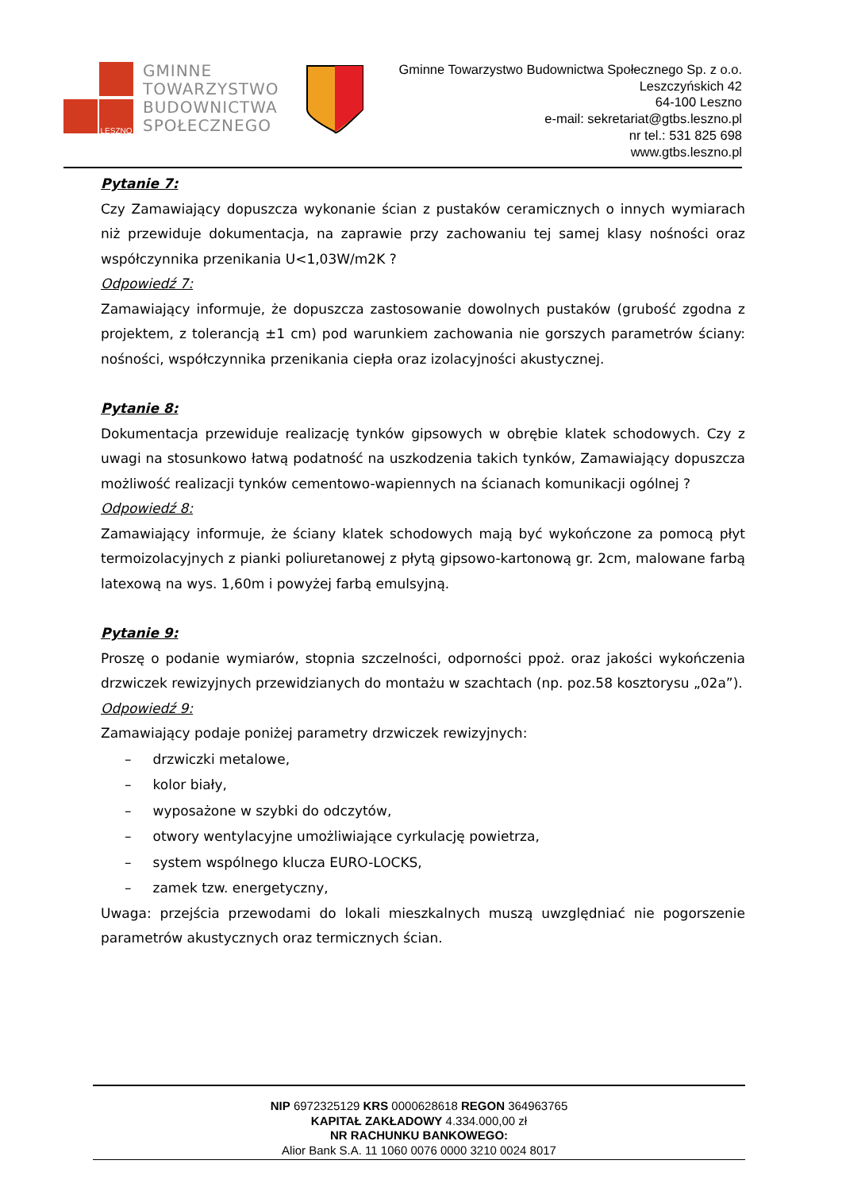LESZNO
GMINNE
TOWARZYSTWO
BUDOWNICTWA
SPOŁECZNEGO
Gminne Towarzystwo Budownictwa Społecznego Sp. z o.o.
Leszczyńskich 42
64-100 Leszno
e-mail: sekretariat@gtbs.leszno.pl
nr tel.: 531 825 698
www.gtbs.leszno.pl
Pytanie 7:
Czy Zamawiający dopuszcza wykonanie ścian z pustaków ceramicznych o innych wymiarach niż przewiduje dokumentacja, na zaprawie przy zachowaniu tej samej klasy nośności oraz współczynnika przenikania U<1,03W/m2K ?
Odpowiedź 7:
Zamawiający informuje, że dopuszcza zastosowanie dowolnych pustaków (grubość zgodna z projektem, z tolerancją ±1 cm) pod warunkiem zachowania nie gorszych parametrów ściany: nośności, współczynnika przenikania ciepła oraz izolacyjności akustycznej.
Pytanie 8:
Dokumentacja przewiduje realizację tynków gipsowych w obrębie klatek schodowych. Czy z uwagi na stosunkowo łatwą podatność na uszkodzenia takich tynków, Zamawiający dopuszcza możliwość realizacji tynków cementowo-wapiennych na ścianach komunikacji ogólnej ?
Odpowiedź 8:
Zamawiający informuje, że ściany klatek schodowych mają być wykończone za pomocą płyt termoizolacyjnych z pianki poliuretanowej z płytą gipsowo-kartonową gr. 2cm, malowane farbą latexową na wys. 1,60m i powyżej farbą emulsyjną.
Pytanie 9:
Proszę o podanie wymiarów, stopnia szczelności, odporności ppoż. oraz jakości wykończenia drzwiczek rewizyjnych przewidzianych do montażu w szachtach (np. poz.58 kosztorysu „02a”).
Odpowiedź 9:
Zamawiający podaje poniżej parametry drzwiczek rewizyjnych:
– drzwiczki metalowe,
– kolor biały,
– wyposażone w szybki do odczytów,
– otwory wentylacyjne umożliwiające cyrkulację powietrza,
– system wspólnego klucza EURO-LOCKS,
– zamek tzw. energetyczny,
Uwaga: przejścia przewodami do lokali mieszkalnych muszą uwzględniać nie pogorszenie parametrów akustycznych oraz termicznych ścian.
NIP 6972325129 KRS 0000628618 REGON 364963765
KAPITAŁ ZAKŁADOWY 4.334.000,00 zł
NR RACHUNKU BANKOWEGO:
Alior Bank S.A. 11 1060 0076 0000 3210 0024 8017